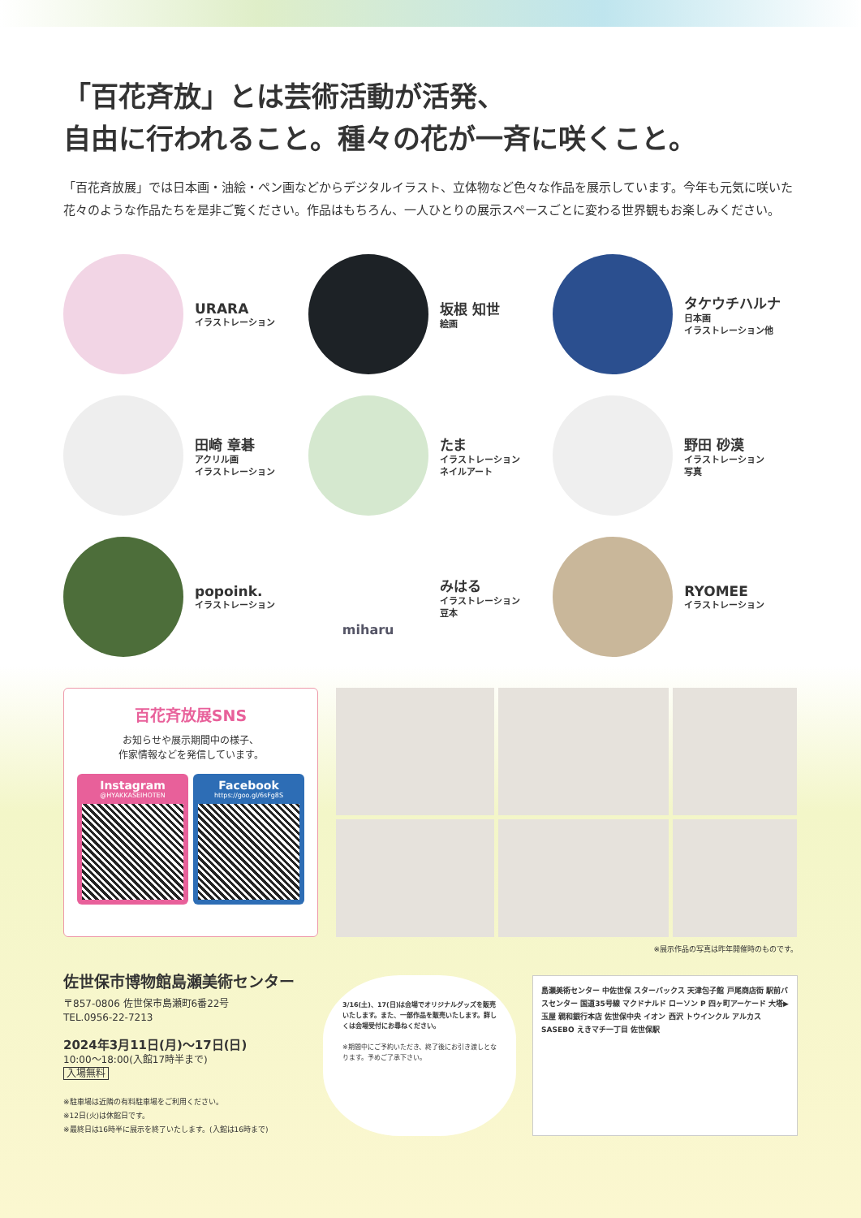「百花斉放」とは芸術活動が活発、
自由に行われること。種々の花が一斉に咲くこと。
「百花斉放展」では日本画・油絵・ペン画などからデジタルイラスト、立体物など色々な作品を展示しています。今年も元気に咲いた花々のような作品たちを是非ご覧ください。作品はもちろん、一人ひとりの展示スペースごとに変わる世界観もお楽しみください。
URARA
イラストレーション
坂根 知世
絵画
タケウチハルナ
日本画
イラストレーション他
田崎 章碁
アクリル画
イラストレーション
たま
イラストレーション
ネイルアート
野田 砂漠
イラストレーション
写真
popoink.
イラストレーション
miharu
みはる
イラストレーション
豆本
RYOMEE
イラストレーション
百花斉放展SNS
お知らせや展示期間中の様子、
作家情報などを発信しています。
Instagram
@HYAKKASEIHOTEN
Facebook
https://goo.gl/6sFg8S
※展示作品の写真は昨年開催時のものです。
佐世保市博物館島瀬美術センター
〒857-0806 佐世保市島瀬町6番22号
TEL.0956-22-7213
2024年3月11日(月)～17日(日)
10:00～18:00(入館17時半まで)
入場無料
※駐車場は近隣の有料駐車場をご利用ください。
※12日(火)は休館日です。
※最終日は16時半に展示を終了いたします。(入館は16時まで)
3/16(土)、17(日)は会場でオリジナルグッズを販売いたします。また、一部作品を販売いたします。詳しくは会場受付にお尋ねください。
※期間中にご予約いただき、終了後にお引き渡しとなります。予めご了承下さい。
島瀬美術センター 中佐世保 スターバックス 天津包子館 戸尾商店街 駅前バスセンター 国道35号線 マクドナルド ローソン P 四ヶ町アーケード 大塔▶ 玉屋 親和銀行本店 佐世保中央 イオン 西沢 トウインクル アルカスSASEBO えきマチ一丁目 佐世保駅